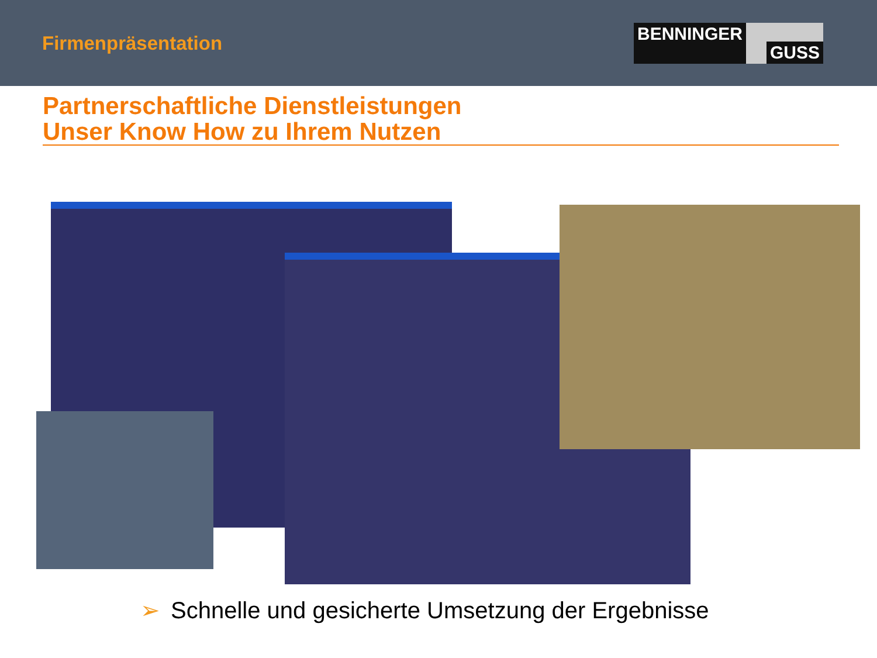Firmenpräsentation
BENNINGER GUSS
Partnerschaftliche Dienstleistungen
Unser Know How zu Ihrem Nutzen
➢ Schnelle und gesicherte Umsetzung der Ergebnisse